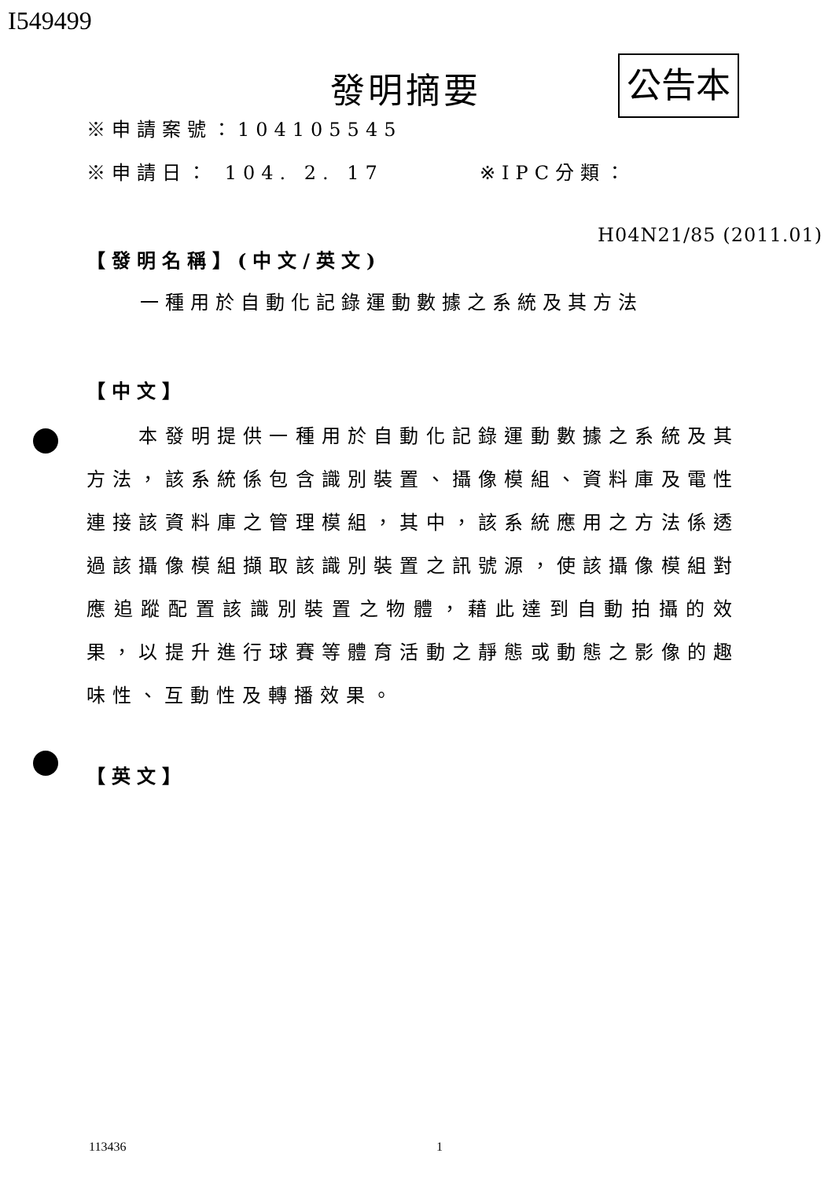I549499
發明摘要 公告本
※申請案號：104105545
※申請日： 104. 2. 17 ※IPC分類：
H04N21/85 (2011.01)
【發明名稱】(中文/英文)
一種用於自動化記錄運動數據之系統及其方法
【中文】
　　本發明提供一種用於自動化記錄運動數據之系統及其方法，該系統係包含識別裝置、攝像模組、資料庫及電性連接該資料庫之管理模組，其中，該系統應用之方法係透過該攝像模組擷取該識別裝置之訊號源，使該攝像模組對應追蹤配置該識別裝置之物體，藉此達到自動拍攝的效果，以提升進行球賽等體育活動之靜態或動態之影像的趣味性、互動性及轉播效果。
【英文】
113436 1